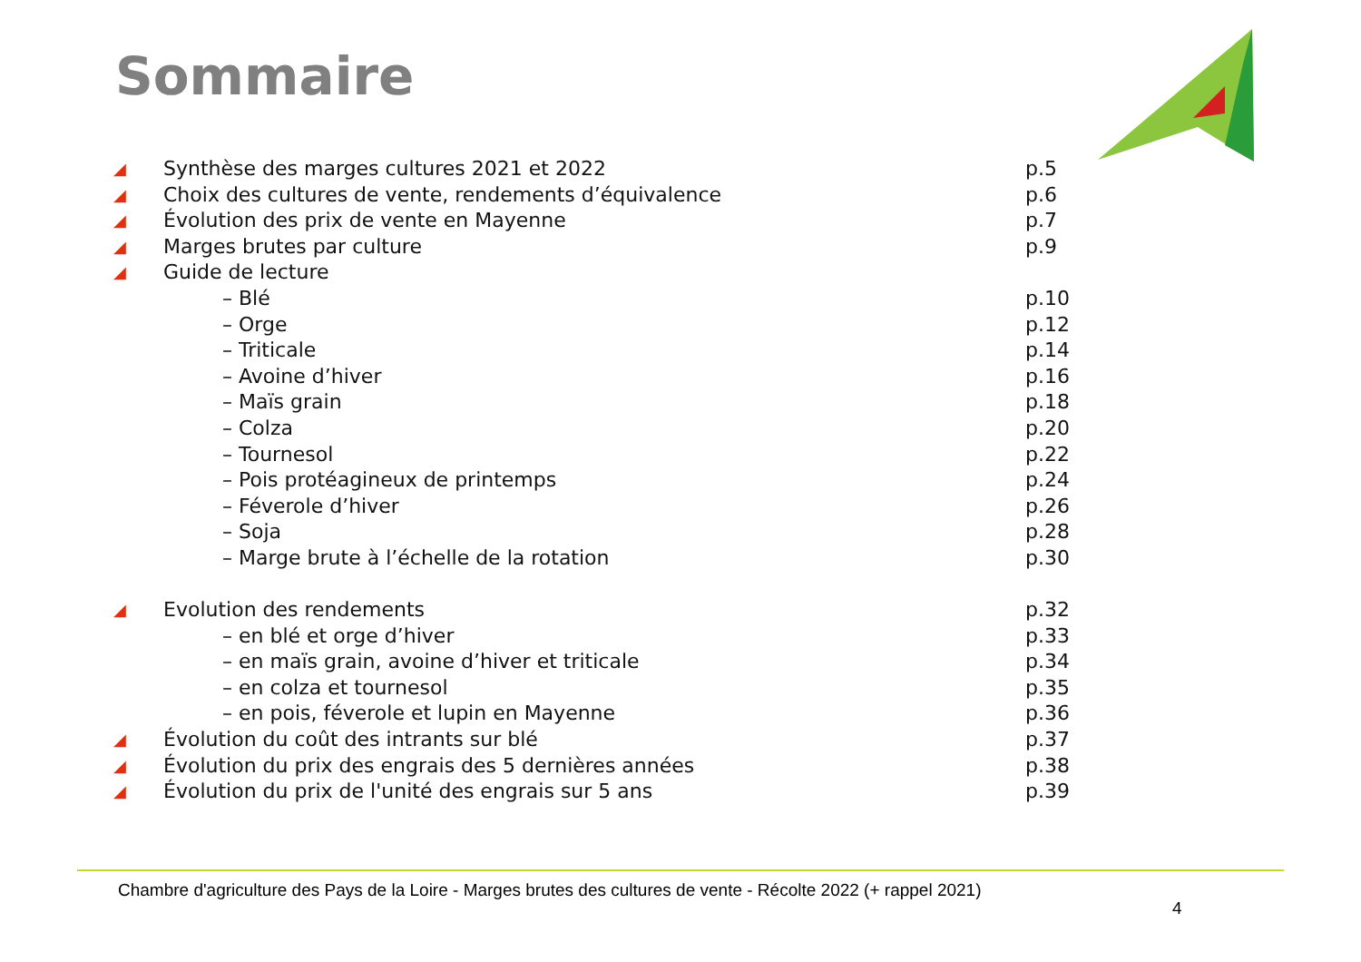Sommaire
| ◢ | Synthèse des marges cultures 2021 et 2022 | p.5 |
| ◢ | Choix des cultures de vente, rendements d’équivalence | p.6 |
| ◢ | Évolution des prix de vente en Mayenne | p.7 |
| ◢ | Marges brutes par culture | p.9 |
| ◢ | Guide de lecture | |
| | – Blé | p.10 |
| | – Orge | p.12 |
| | – Triticale | p.14 |
| | – Avoine d’hiver | p.16 |
| | – Maïs grain | p.18 |
| | – Colza | p.20 |
| | – Tournesol | p.22 |
| | – Pois protéagineux de printemps | p.24 |
| | – Féverole d’hiver | p.26 |
| | – Soja | p.28 |
| | – Marge brute à l’échelle de la rotation | p.30 |
| ◢ | Evolution des rendements | p.32 |
| | – en blé et orge d’hiver | p.33 |
| | – en maïs grain, avoine d’hiver et triticale | p.34 |
| | – en colza et tournesol | p.35 |
| | – en pois, féverole et lupin en Mayenne | p.36 |
| ◢ | Évolution du coût des intrants sur blé | p.37 |
| ◢ | Évolution du prix des engrais des 5 dernières années | p.38 |
| ◢ | Évolution du prix de l'unité des engrais sur 5 ans | p.39 |
Chambre d'agriculture des Pays de la Loire - Marges brutes des cultures de vente - Récolte 2022 (+ rappel 2021)
4